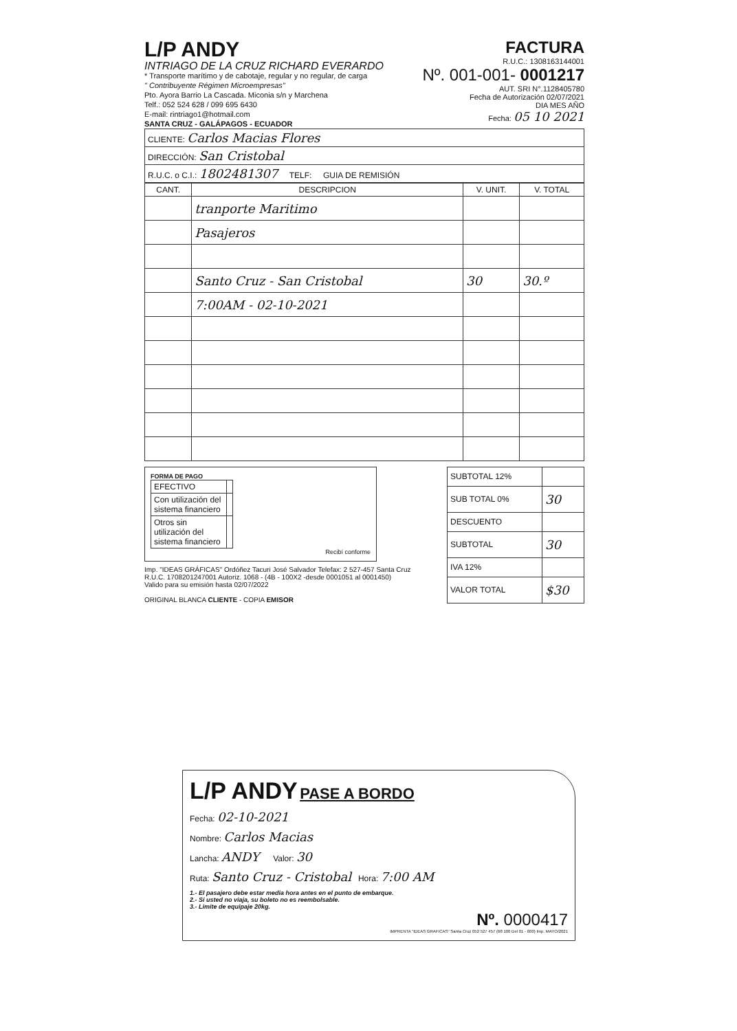L/P ANDY
INTRIAGO DE LA CRUZ RICHARD EVERARDO
* Transporte marítimo y de cabotaje, regular y no regular, de carga
" Contribuyente Régimen Microempresas"
Pto. Ayora Barrio La Cascada. Miconia s/n y Marchena
Telf.: 052 524 628 / 099 695 6430
E-mail: rintriago1@hotmail.com
SANTA CRUZ - GALÁPAGOS - ECUADOR
FACTURA
R.U.C.: 1308163144001
Nº. 001-001- 0001217
AUT. SRI N°.1128405780
Fecha de Autorización 02/07/2021
DIA MES AÑO
Fecha: 05 10 2021
| CLIENTE: Carlos Macias Flores |
| DIRECCIÓN: San Cristobal |
| R.U.C. o C.I.: 1802481307 TELF: GUIA DE REMISIÓN |
| CANT. | DESCRIPCION | V. UNIT. | V. TOTAL |
| --- | --- | --- | --- |
| | tranporte Maritimo | | |
| | Pasajeros | | |
| | Santo Cruz - San Cristobal | 30 | 30.º |
| | 7:00AM - 02-10-2021 | | |
FORMA DE PAGO
| EFECTIVO | |
| Con utilización del sistema financiero | |
| Otros sin utilización del sistema financiero | |
Recibí conforme
Imp. "IDEAS GRÁFICAS" Ordóñez Tacuri José Salvador Telefax: 2 527-457 Santa Cruz
R.U.C. 1708201247001 Autoriz. 1068 - (4B - 100X2 -desde 0001051 al 0001450)
Valido para su emisión hasta 02/07/2022
ORIGINAL BLANCA CLIENTE - COPIA EMISOR
| SUBTOTAL 12% | |
| SUB TOTAL 0% | 30 |
| DESCUENTO | |
| SUBTOTAL | 30 |
| IVA 12% | |
| VALOR TOTAL | $30 |
L/P ANDY
PASE A BORDO
Fecha: 02-10-2021
Nombre: Carlos Macias
Lancha: ANDY Valor: 30
Ruta: Santo Cruz - Cristobal Hora: 7:00 AM
1.- El pasajero debe estar media hora antes en el punto de embarque.
2.- Si usted no viaja, su boleto no es reembolsable.
3.- Limite de equipaje 20kg.
Nº. 0000417
IMPRENTA "IDEAS GRAFICAS" Santa Cruz 052 527 457 (68 100 Del 01 - 600) Imp. MAYO/2021